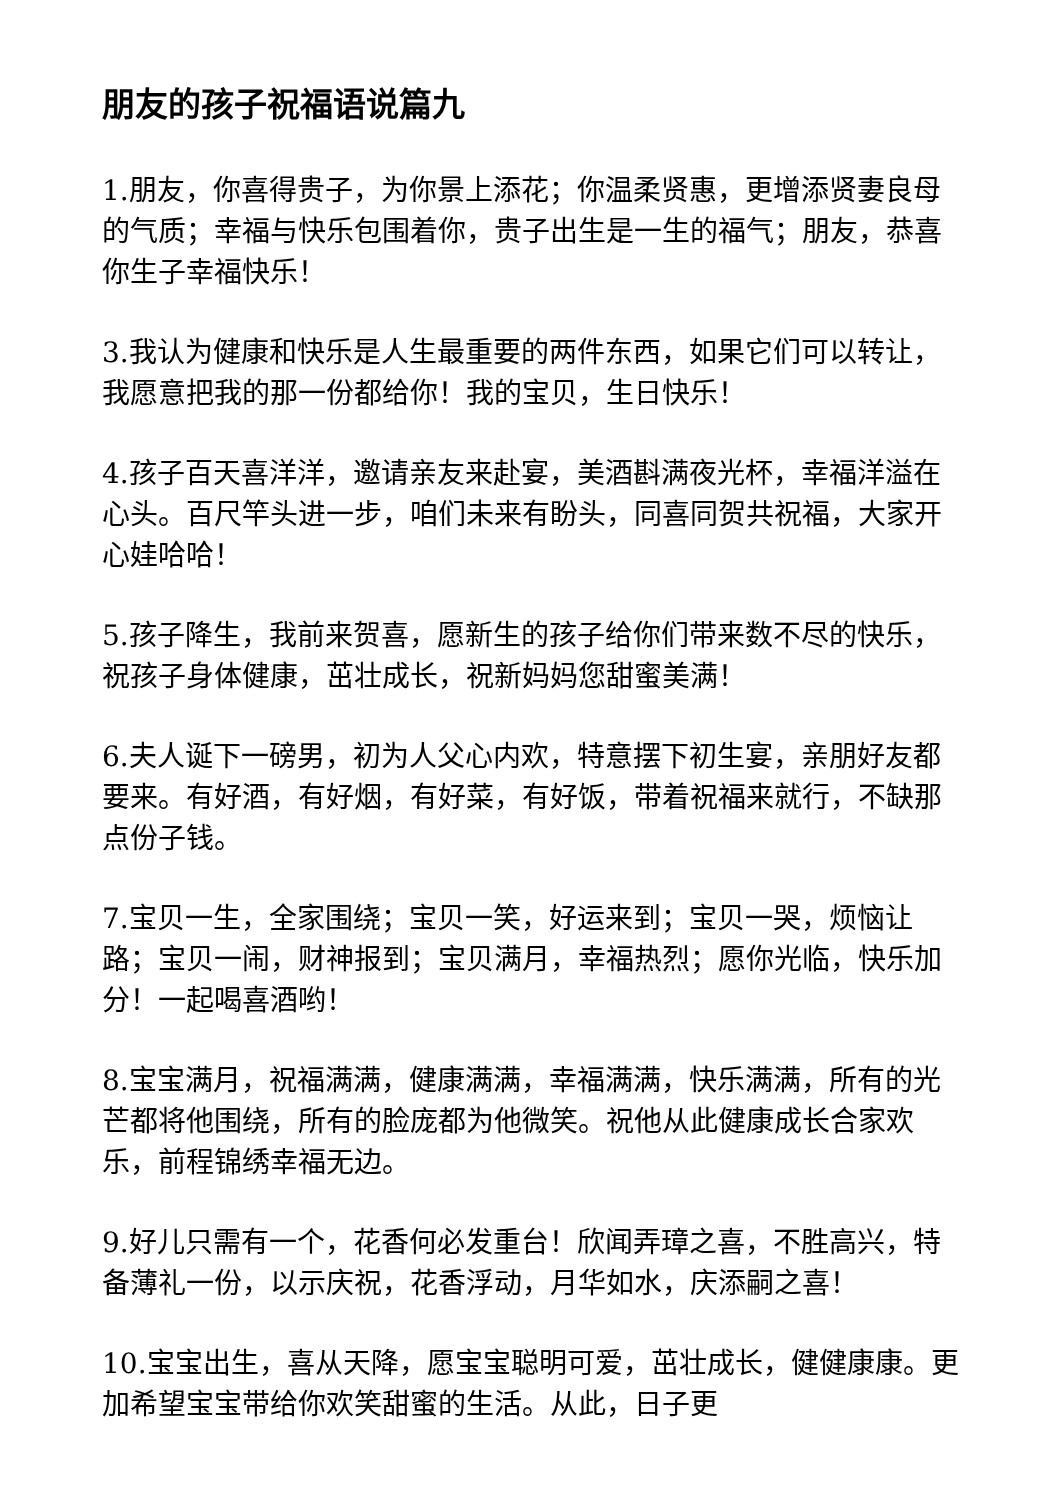朋友的孩子祝福语说篇九
1.朋友，你喜得贵子，为你景上添花；你温柔贤惠，更增添贤妻良母的气质；幸福与快乐包围着你，贵子出生是一生的福气；朋友，恭喜你生子幸福快乐！
3.我认为健康和快乐是人生最重要的两件东西，如果它们可以转让，我愿意把我的那一份都给你！我的宝贝，生日快乐！
4.孩子百天喜洋洋，邀请亲友来赴宴，美酒斟满夜光杯，幸福洋溢在心头。百尺竿头进一步，咱们未来有盼头，同喜同贺共祝福，大家开心娃哈哈！
5.孩子降生，我前来贺喜，愿新生的孩子给你们带来数不尽的快乐，祝孩子身体健康，茁壮成长，祝新妈妈您甜蜜美满！
6.夫人诞下一磅男，初为人父心内欢，特意摆下初生宴，亲朋好友都要来。有好酒，有好烟，有好菜，有好饭，带着祝福来就行，不缺那点份子钱。
7.宝贝一生，全家围绕；宝贝一笑，好运来到；宝贝一哭，烦恼让路；宝贝一闹，财神报到；宝贝满月，幸福热烈；愿你光临，快乐加分！一起喝喜酒哟！
8.宝宝满月，祝福满满，健康满满，幸福满满，快乐满满，所有的光芒都将他围绕，所有的脸庞都为他微笑。祝他从此健康成长合家欢乐，前程锦绣幸福无边。
9.好儿只需有一个，花香何必发重台！欣闻弄璋之喜，不胜高兴，特备薄礼一份，以示庆祝，花香浮动，月华如水，庆添嗣之喜！
10.宝宝出生，喜从天降，愿宝宝聪明可爱，茁壮成长，健健康康。更加希望宝宝带给你欢笑甜蜜的生活。从此，日子更